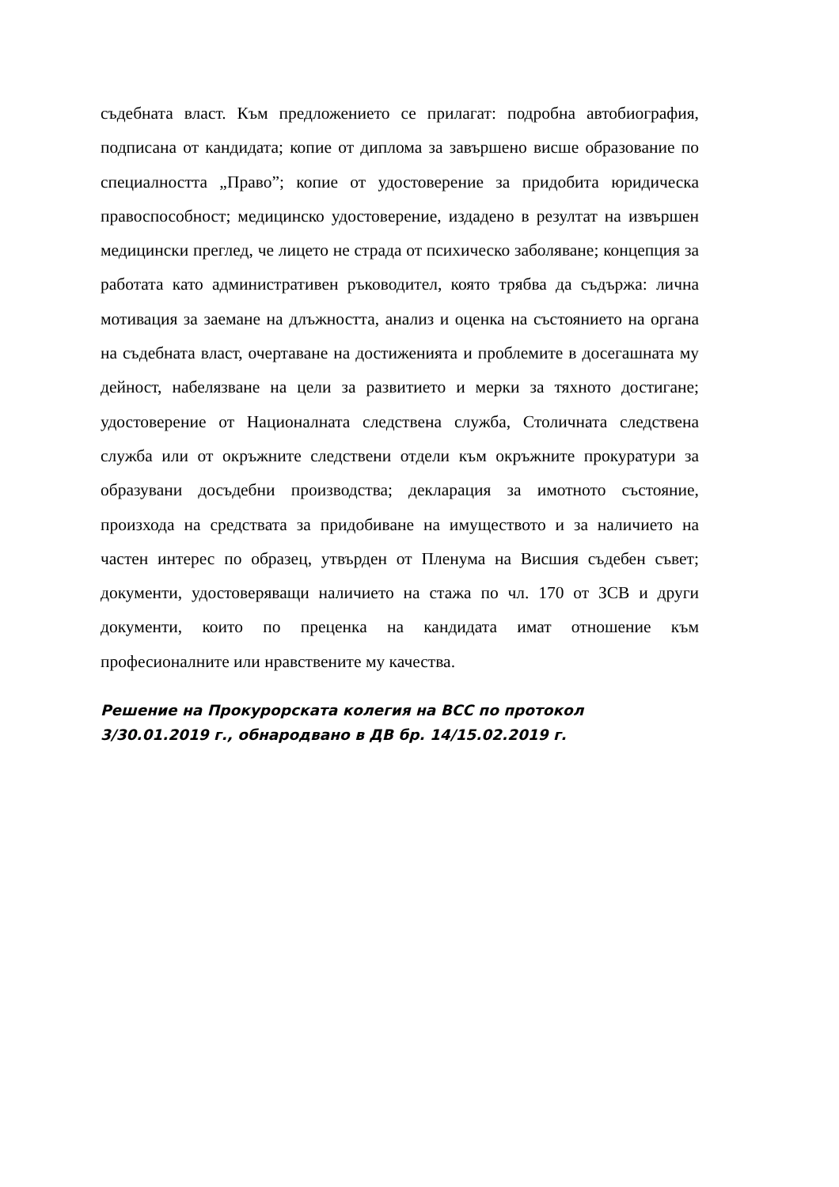съдебната власт. Към предложението се прилагат: подробна автобиография, подписана от кандидата; копие от диплома за завършено висше образование по специалността „Право”; копие от удостоверение за придобита юридическа правоспособност; медицинско удостоверение, издадено в резултат на извършен медицински преглед, че лицето не страда от психическо заболяване; концепция за работата като административен ръководител, която трябва да съдържа: лична мотивация за заемане на длъжността, анализ и оценка на състоянието на органа на съдебната власт, очертаване на достиженията и проблемите в досегашната му дейност, набелязване на цели за развитието и мерки за тяхното достигане; удостоверение от Националната следствена служба, Столичната следствена служба или от окръжните следствени отдели към окръжните прокуратури за образувани досъдебни производства; декларация за имотното състояние, произхода на средствата за придобиване на имуществото и за наличието на частен интерес по образец, утвърден от Пленума на Висшия съдебен съвет; документи, удостоверяващи наличието на стажа по чл. 170 от ЗСВ и други документи, които по преценка на кандидата имат отношение към професионалните или нравствените му качества.
Решение на Прокурорската колегия на ВСС по протокол
3/30.01.2019 г., обнародвано в ДВ бр. 14/15.02.2019 г.